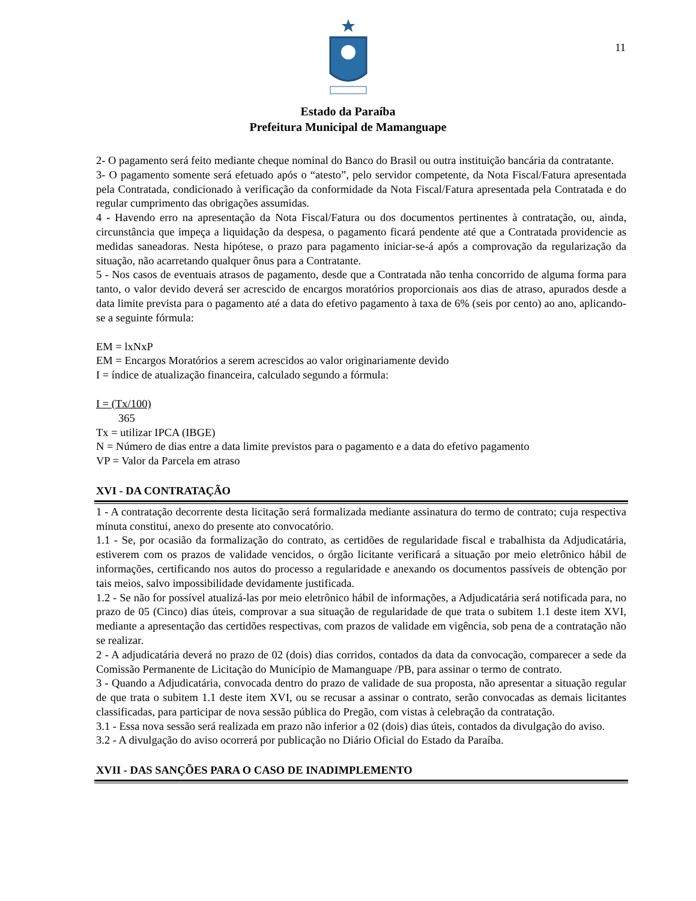11
Estado da Paraíba
Prefeitura Municipal de Mamanguape
2- O pagamento será feito mediante cheque nominal do Banco do Brasil ou outra instituição bancária da contratante.
3- O pagamento somente será efetuado após o “atesto”, pelo servidor competente, da Nota Fiscal/Fatura apresentada pela Contratada, condicionado à verificação da conformidade da Nota Fiscal/Fatura apresentada pela Contratada e do regular cumprimento das obrigações assumidas.
4 - Havendo erro na apresentação da Nota Fiscal/Fatura ou dos documentos pertinentes à contratação, ou, ainda, circunstância que impeça a liquidação da despesa, o pagamento ficará pendente até que a Contratada providencie as medidas saneadoras. Nesta hipótese, o prazo para pagamento iniciar-se-á após a comprovação da regularização da situação, não acarretando qualquer ônus para a Contratante.
5 - Nos casos de eventuais atrasos de pagamento, desde que a Contratada não tenha concorrido de alguma forma para tanto, o valor devido deverá ser acrescido de encargos moratórios proporcionais aos dias de atraso, apurados desde a data limite prevista para o pagamento até a data do efetivo pagamento à taxa de 6% (seis por cento) ao ano, aplicando-se a seguinte fórmula:
EM = lxNxP
EM = Encargos Moratórios a serem acrescidos ao valor originariamente devido
I = índice de atualização financeira, calculado segundo a fórmula:
I = (Tx/100)
365
Tx = utilizar IPCA (IBGE)
N = Número de dias entre a data limite previstos para o pagamento e a data do efetivo pagamento
VP = Valor da Parcela em atraso
XVI - DA CONTRATAÇÃO
1 - A contratação decorrente desta licitação será formalizada mediante assinatura do termo de contrato; cuja respectiva minuta constitui, anexo do presente ato convocatório.
1.1 - Se, por ocasião da formalização do contrato, as certidões de regularidade fiscal e trabalhista da Adjudicatária, estiverem com os prazos de validade vencidos, o órgão licitante verificará a situação por meio eletrônico hábil de informações, certificando nos autos do processo a regularidade e anexando os documentos passíveis de obtenção por tais meios, salvo impossibilidade devidamente justificada.
1.2 - Se não for possível atualizá-las por meio eletrônico hábil de informações, a Adjudicatária será notificada para, no prazo de 05 (Cinco) dias úteis, comprovar a sua situação de regularidade de que trata o subitem 1.1 deste item XVI, mediante a apresentação das certidões respectivas, com prazos de validade em vigência, sob pena de a contratação não se realizar.
2 - A adjudicatária deverá no prazo de 02 (dois) dias corridos, contados da data da convocação, comparecer a sede da Comissão Permanente de Licitação do Município de Mamanguape /PB, para assinar o termo de contrato.
3 - Quando a Adjudicatária, convocada dentro do prazo de validade de sua proposta, não apresentar a situação regular de que trata o subitem 1.1 deste item XVI, ou se recusar a assinar o contrato, serão convocadas as demais licitantes classificadas, para participar de nova sessão pública do Pregão, com vistas à celebração da contratação.
3.1 - Essa nova sessão será realizada em prazo não inferior a 02 (dois) dias úteis, contados da divulgação do aviso.
3.2 - A divulgação do aviso ocorrerá por publicação no Diário Oficial do Estado da Paraíba.
XVII - DAS SANÇÕES PARA O CASO DE INADIMPLEMENTO